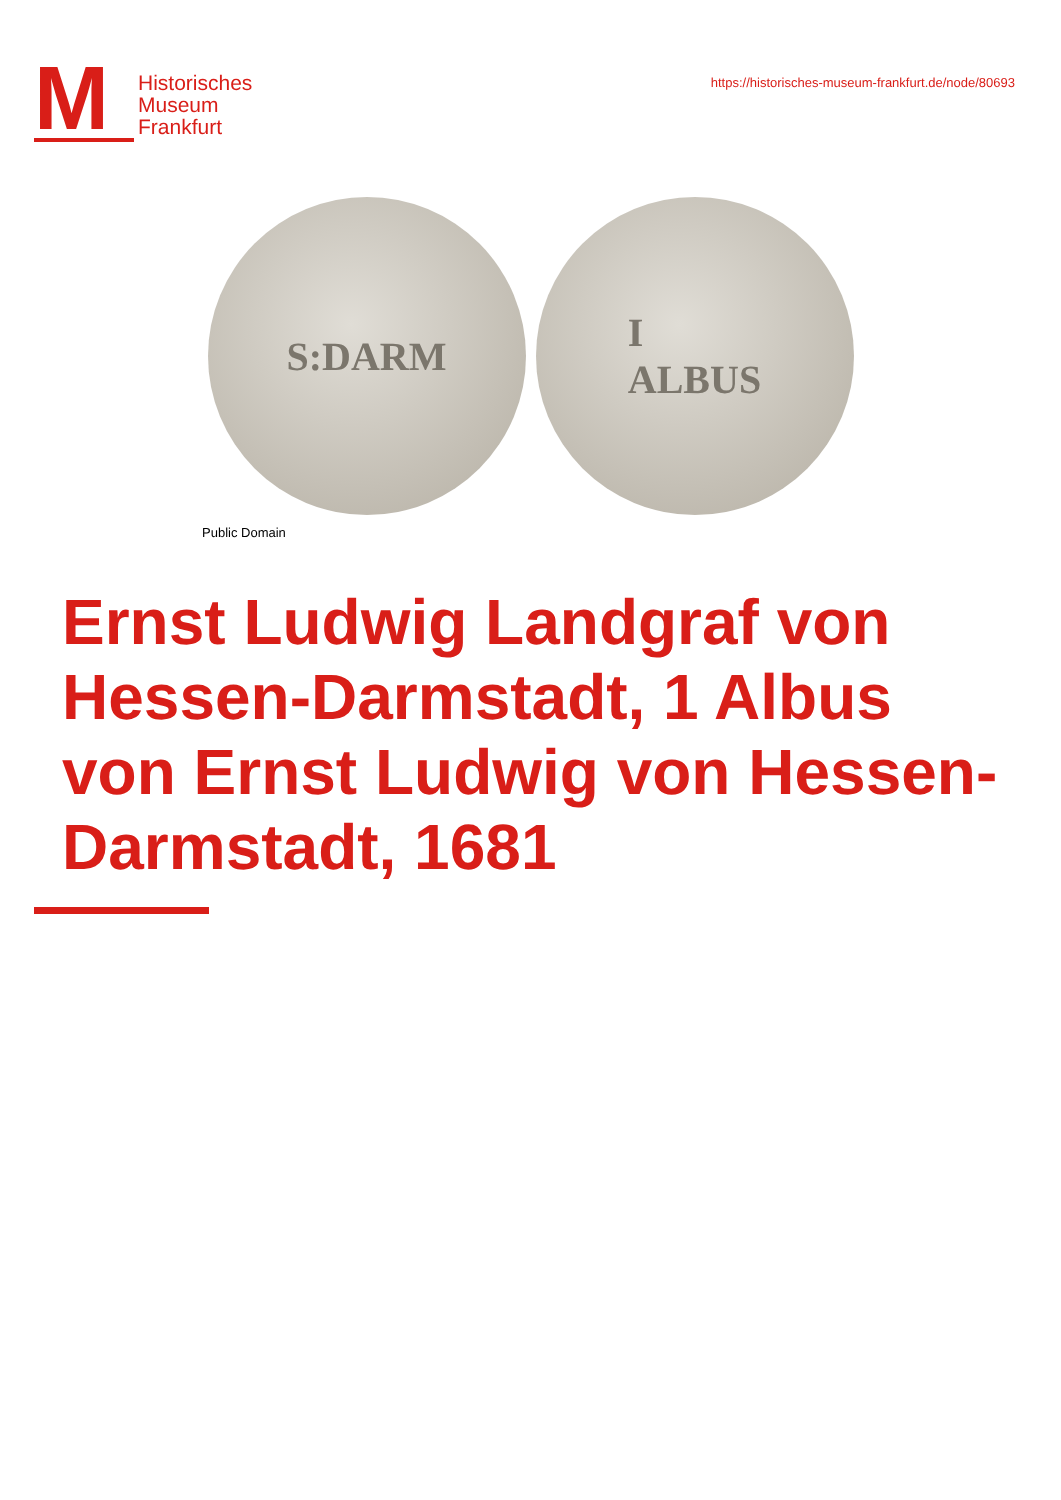M
Historisches
Museum
Frankfurt
https://historisches-museum-frankfurt.de/node/80693
S:DARM I
ALBUS
Public Domain
Ernst Ludwig Landgraf von Hessen-Darmstadt, 1 Albus von Ernst Ludwig von Hessen-Darmstadt, 1681